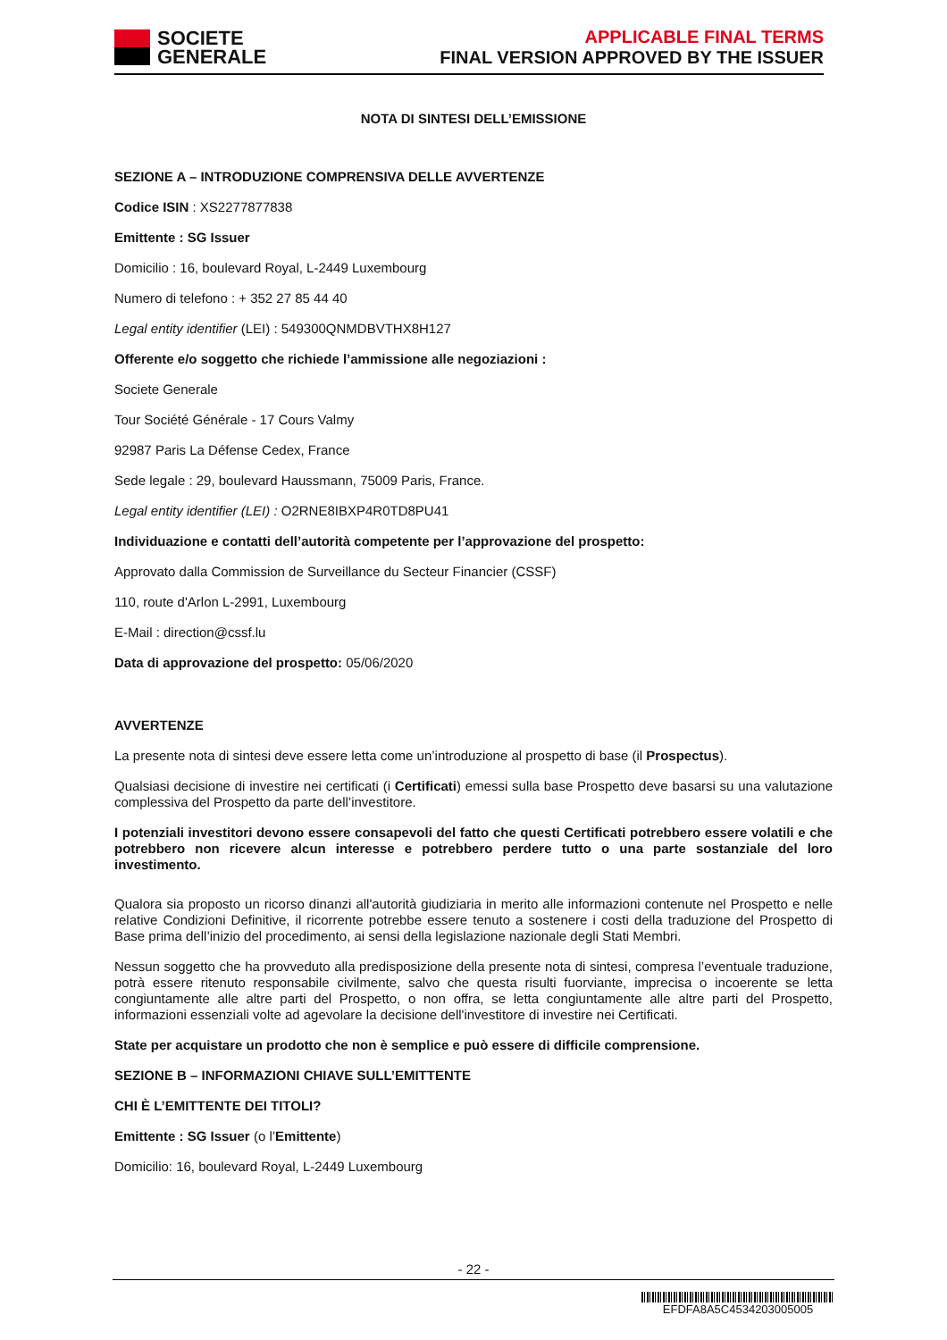SOCIETE
GENERALE
APPLICABLE FINAL TERMS
FINAL VERSION APPROVED BY THE ISSUER
NOTA DI SINTESI DELL’EMISSIONE
SEZIONE A – INTRODUZIONE COMPRENSIVA DELLE AVVERTENZE
Codice ISIN : XS2277877838
Emittente : SG Issuer
Domicilio : 16, boulevard Royal, L-2449 Luxembourg
Numero di telefono : + 352 27 85 44 40
Legal entity identifier (LEI) : 549300QNMDBVTHX8H127
Offerente e/o soggetto che richiede l’ammissione alle negoziazioni :
Societe Generale
Tour Société Générale - 17 Cours Valmy
92987 Paris La Défense Cedex, France
Sede legale : 29, boulevard Haussmann, 75009 Paris, France.
Legal entity identifier (LEI) : O2RNE8IBXP4R0TD8PU41
Individuazione e contatti dell’autorità competente per l’approvazione del prospetto:
Approvato dalla Commission de Surveillance du Secteur Financier (CSSF)
110, route d'Arlon L-2991, Luxembourg
E-Mail : direction@cssf.lu
Data di approvazione del prospetto: 05/06/2020
AVVERTENZE
La presente nota di sintesi deve essere letta come un’introduzione al prospetto di base (il Prospectus).
Qualsiasi decisione di investire nei certificati (i Certificati) emessi sulla base Prospetto deve basarsi su una valutazione complessiva del Prospetto da parte dell’investitore.
I potenziali investitori devono essere consapevoli del fatto che questi Certificati potrebbero essere volatili e che potrebbero non ricevere alcun interesse e potrebbero perdere tutto o una parte sostanziale del loro investimento.
Qualora sia proposto un ricorso dinanzi all'autorità giudiziaria in merito alle informazioni contenute nel Prospetto e nelle relative Condizioni Definitive, il ricorrente potrebbe essere tenuto a sostenere i costi della traduzione del Prospetto di Base prima dell’inizio del procedimento, ai sensi della legislazione nazionale degli Stati Membri.
Nessun soggetto che ha provveduto alla predisposizione della presente nota di sintesi, compresa l’eventuale traduzione, potrà essere ritenuto responsabile civilmente, salvo che questa risulti fuorviante, imprecisa o incoerente se letta congiuntamente alle altre parti del Prospetto, o non offra, se letta congiuntamente alle altre parti del Prospetto, informazioni essenziali volte ad agevolare la decisione dell'investitore di investire nei Certificati.
State per acquistare un prodotto che non è semplice e può essere di difficile comprensione.
SEZIONE B – INFORMAZIONI CHIAVE SULL’EMITTENTE
CHI È L’EMITTENTE DEI TITOLI?
Emittente : SG Issuer (o l’Emittente)
Domicilio: 16, boulevard Royal, L-2449 Luxembourg
- 22 -
EFDFA8A5C4534203005005